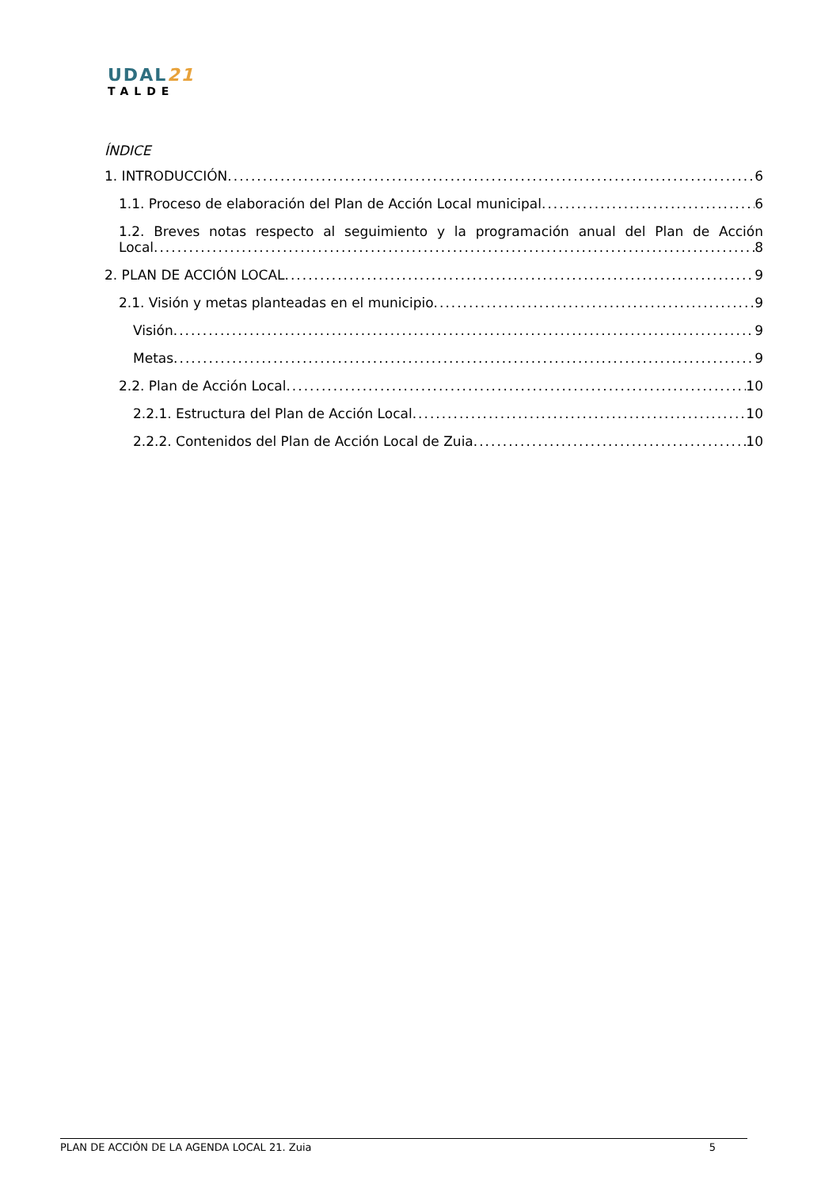UDAL21
TALDE
ÍNDICE
1. INTRODUCCIÓN 6
1.1. Proceso de elaboración del Plan de Acción Local municipal 6
1.2. Breves notas respecto al seguimiento y la programación anual del Plan de Acción
Local 8
2. PLAN DE ACCIÓN LOCAL 9
2.1. Visión y metas planteadas en el municipio 9
Visión 9
Metas 9
2.2. Plan de Acción Local 10
2.2.1. Estructura del Plan de Acción Local 10
2.2.2. Contenidos del Plan de Acción Local de Zuia 10
PLAN DE ACCIÓN DE LA AGENDA LOCAL 21. Zuia 5